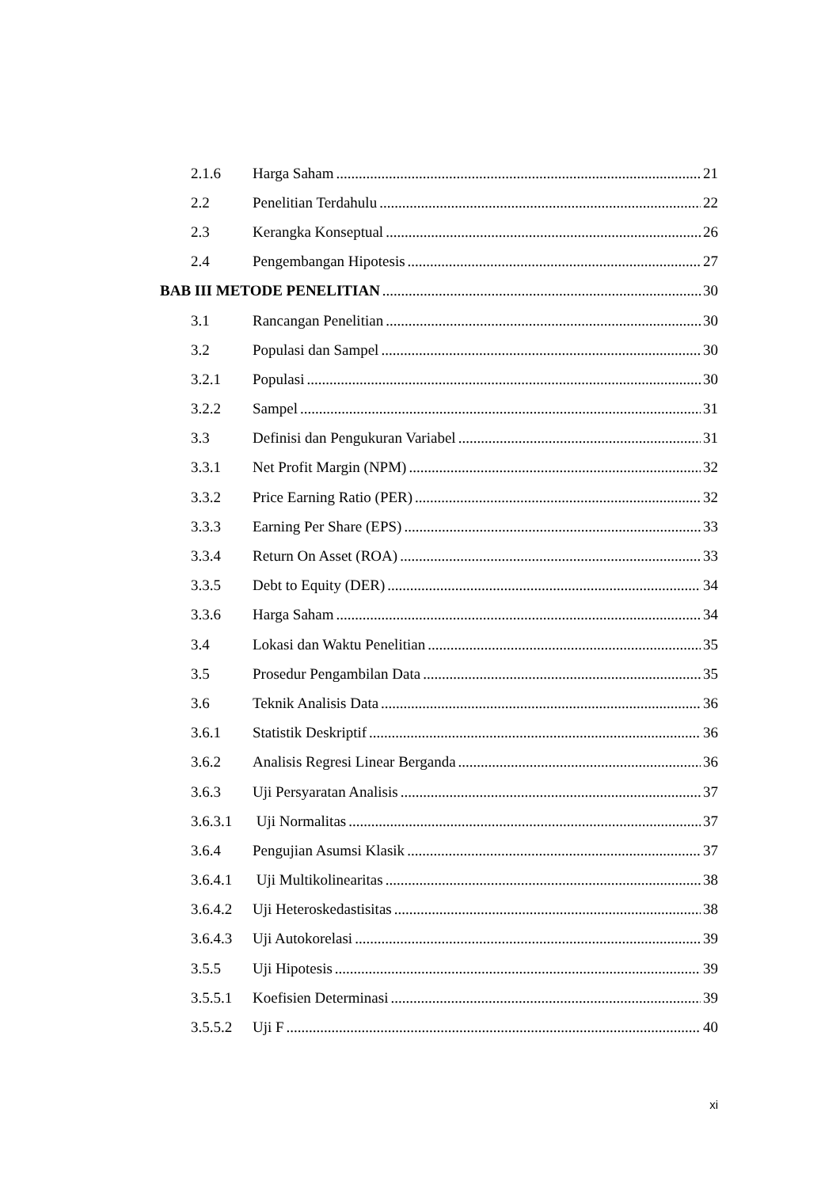2.1.6 Harga Saham 21
2.2 Penelitian Terdahulu 22
2.3 Kerangka Konseptual 26
2.4 Pengembangan Hipotesis 27
BAB III METODE PENELITIAN 30
3.1 Rancangan Penelitian 30
3.2 Populasi dan Sampel 30
3.2.1 Populasi 30
3.2.2 Sampel 31
3.3 Definisi dan Pengukuran Variabel 31
3.3.1 Net Profit Margin (NPM) 32
3.3.2 Price Earning Ratio (PER) 32
3.3.3 Earning Per Share (EPS) 33
3.3.4 Return On Asset (ROA) 33
3.3.5 Debt to Equity (DER) 34
3.3.6 Harga Saham 34
3.4 Lokasi dan Waktu Penelitian 35
3.5 Prosedur Pengambilan Data 35
3.6 Teknik Analisis Data 36
3.6.1 Statistik Deskriptif 36
3.6.2 Analisis Regresi Linear Berganda 36
3.6.3 Uji Persyaratan Analisis 37
3.6.3.1 Uji Normalitas 37
3.6.4 Pengujian Asumsi Klasik 37
3.6.4.1 Uji Multikolinearitas 38
3.6.4.2 Uji Heteroskedastisitas 38
3.6.4.3 Uji Autokorelasi 39
3.5.5 Uji Hipotesis 39
3.5.5.1 Koefisien Determinasi 39
3.5.5.2 Uji F 40
xi